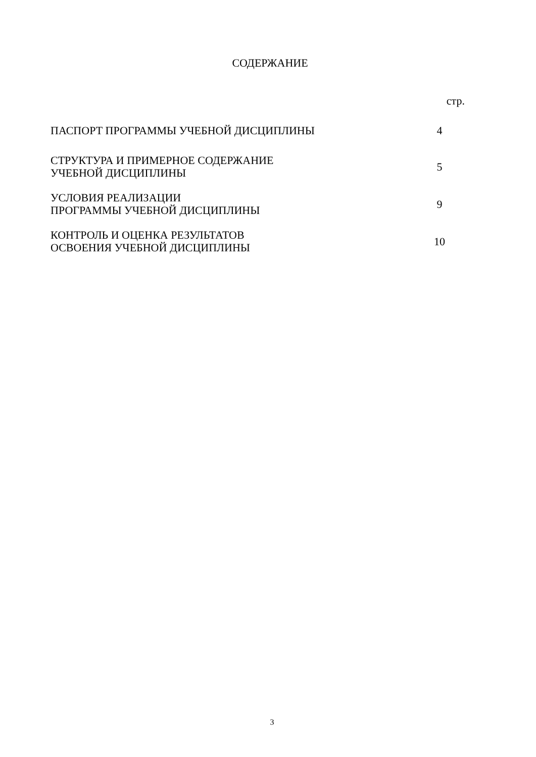СОДЕРЖАНИЕ
| | стр. |
| ПАСПОРТ ПРОГРАММЫ УЧЕБНОЙ ДИСЦИПЛИНЫ | 4 |
| СТРУКТУРА И ПРИМЕРНОЕ СОДЕРЖАНИЕ УЧЕБНОЙ ДИСЦИПЛИНЫ | 5 |
| УСЛОВИЯ РЕАЛИЗАЦИИ ПРОГРАММЫ УЧЕБНОЙ ДИСЦИПЛИНЫ | 9 |
| КОНТРОЛЬ И ОЦЕНКА РЕЗУЛЬТАТОВ ОСВОЕНИЯ УЧЕБНОЙ ДИСЦИПЛИНЫ | 10 |
3